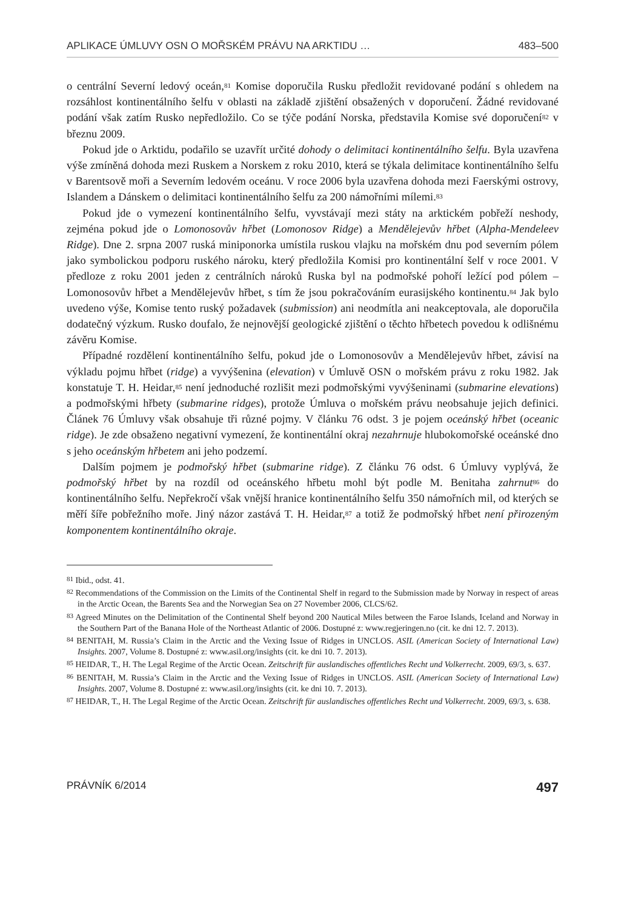APLIKACE ÚMLUVY OSN O MOŘSKÉM PRÁVU NA ARKTIDU … 483–500
o centrální Severní ledový oceán,<sup>81</sup> Komise doporučila Rusku předložit revidované podání s ohledem na rozsáhlost kontinentálního šelfu v oblasti na základě zjištění obsažených v doporučení. Žádné revidované podání však zatím Rusko nepředložilo. Co se týče podání Norska, představila Komise své doporučení<sup>82</sup> v březnu 2009.
Pokud jde o Arktidu, podařilo se uzavřít určité dohody o delimitaci kontinentálního šelfu. Byla uzavřena výše zmíněná dohoda mezi Ruskem a Norskem z roku 2010, která se týkala delimitace kontinentálního šelfu v Barentsově moři a Severním ledovém oceánu. V roce 2006 byla uzavřena dohoda mezi Faerskými ostrovy, Islandem a Dánskem o delimitaci kontinentálního šelfu za 200 námořními mílemi.<sup>83</sup>
Pokud jde o vymezení kontinentálního šelfu, vyvstávají mezi státy na arktickém pobřeží neshody, zejména pokud jde o Lomonosovův hřbet (Lomonosov Ridge) a Mendělejevův hřbet (Alpha-Mendeleev Ridge). Dne 2. srpna 2007 ruská miniponorka umístila ruskou vlajku na mořském dnu pod severním pólem jako symbolickou podporu ruského nároku, který předložila Komisi pro kontinentální šelf v roce 2001. V předloze z roku 2001 jeden z centrálních nároků Ruska byl na podmořské pohoří ležící pod pólem – Lomonosovův hřbet a Mendělejevův hřbet, s tím že jsou pokračováním eurasijského kontinentu.<sup>84</sup> Jak bylo uvedeno výše, Komise tento ruský požadavek (submission) ani neodmítla ani neakceptovala, ale doporučila dodatečný výzkum. Rusko doufalo, že nejnovější geologické zjištění o těchto hřbetech povedou k odlišnému závěru Komise.
Případné rozdělení kontinentálního šelfu, pokud jde o Lomonosovův a Mendělejevův hřbet, závisí na výkladu pojmu hřbet (ridge) a vyvýšenina (elevation) v Úmluvě OSN o mořském právu z roku 1982. Jak konstatuje T. H. Heidar,<sup>85</sup> není jednoduché rozlišit mezi podmořskými vyvýšeninami (submarine elevations) a podmořskými hřbety (submarine ridges), protože Úmluva o mořském právu neobsahuje jejich definici. Článek 76 Úmluvy však obsahuje tři různé pojmy. V článku 76 odst. 3 je pojem oceánský hřbet (oceanic ridge). Je zde obsaženo negativní vymezení, že kontinentální okraj nezahrnuje hlubokomořské oceánské dno s jeho oceánským hřbetem ani jeho podzemí.
Dalším pojmem je podmořský hřbet (submarine ridge). Z článku 76 odst. 6 Úmluvy vyplývá, že podmořský hřbet by na rozdíl od oceánského hřbetu mohl být podle M. Benitaha zahrnut<sup>86</sup> do kontinentálního šelfu. Nepřekročí však vnější hranice kontinentálního šelfu 350 námořních mil, od kterých se měří šíře pobřežního moře. Jiný názor zastává T. H. Heidar,<sup>87</sup> a totiž že podmořský hřbet není přirozeným komponentem kontinentálního okraje.
<sup>81</sup> Ibid., odst. 41.
<sup>82</sup> Recommendations of the Commission on the Limits of the Continental Shelf in regard to the Submission made by Norway in respect of areas in the Arctic Ocean, the Barents Sea and the Norwegian Sea on 27 November 2006, CLCS/62.
<sup>83</sup> Agreed Minutes on the Delimitation of the Continental Shelf beyond 200 Nautical Miles between the Faroe Islands, Iceland and Norway in the Southern Part of the Banana Hole of the Northeast Atlantic of 2006. Dostupné z: www.regjeringen.no (cit. ke dni 12. 7. 2013).
<sup>84</sup> BENITAH, M. Russia’s Claim in the Arctic and the Vexing Issue of Ridges in UNCLOS. ASIL (American Society of International Law) Insights. 2007, Volume 8. Dostupné z: www.asil.org/insights (cit. ke dni 10. 7. 2013).
<sup>85</sup> HEIDAR, T., H. The Legal Regime of the Arctic Ocean. Zeitschrift für auslandisches offentliches Recht und Volkerrecht. 2009, 69/3, s. 637.
<sup>86</sup> BENITAH, M. Russia’s Claim in the Arctic and the Vexing Issue of Ridges in UNCLOS. ASIL (American Society of International Law) Insights. 2007, Volume 8. Dostupné z: www.asil.org/insights (cit. ke dni 10. 7. 2013).
<sup>87</sup> HEIDAR, T., H. The Legal Regime of the Arctic Ocean. Zeitschrift für auslandisches offentliches Recht und Volkerrecht. 2009, 69/3, s. 638.
PRÁVNÍK 6/2014 497